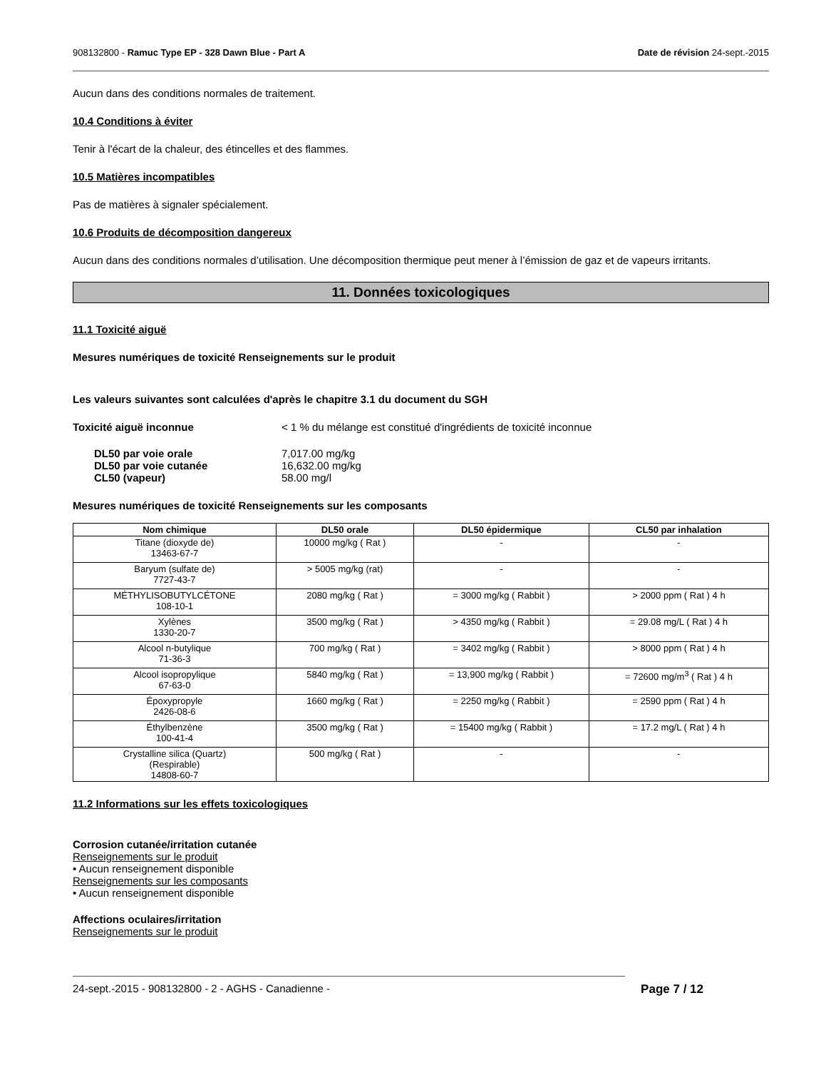908132800 - Ramuc Type EP - 328 Dawn Blue - Part A Date de révision 24-sept.-2015
Aucun dans des conditions normales de traitement.
10.4 Conditions à éviter
Tenir à l'écart de la chaleur, des étincelles et des flammes.
10.5 Matières incompatibles
Pas de matières à signaler spécialement.
10.6 Produits de décomposition dangereux
Aucun dans des conditions normales d’utilisation. Une décomposition thermique peut mener à l’émission de gaz et de vapeurs irritants.
11. Données toxicologiques
11.1 Toxicité aiguë
Mesures numériques de toxicité Renseignements sur le produit
Les valeurs suivantes sont calculées d'après le chapitre 3.1 du document du SGH
Toxicité aiguë inconnue < 1 % du mélange est constitué d'ingrédients de toxicité inconnue
DL50 par voie orale 7,017.00 mg/kg
DL50 par voie cutanée 16,632.00 mg/kg
CL50 (vapeur) 58.00 mg/l
Mesures numériques de toxicité Renseignements sur les composants
| Nom chimique | DL50 orale | DL50 épidermique | CL50 par inhalation |
| --- | --- | --- | --- |
| Titane (dioxyde de) 13463-67-7 | 10000 mg/kg ( Rat ) | - | - |
| Baryum (sulfate de) 7727-43-7 | > 5005 mg/kg (rat) | - | - |
| MÉTHYLISOBUTYLCÉTONE 108-10-1 | 2080 mg/kg ( Rat ) | = 3000 mg/kg ( Rabbit ) | > 2000 ppm ( Rat ) 4 h |
| Xylènes 1330-20-7 | 3500 mg/kg ( Rat ) | > 4350 mg/kg ( Rabbit ) | = 29.08 mg/L ( Rat ) 4 h |
| Alcool n-butylique 71-36-3 | 700 mg/kg ( Rat ) | = 3402 mg/kg ( Rabbit ) | > 8000 ppm ( Rat ) 4 h |
| Alcool isopropylique 67-63-0 | 5840 mg/kg ( Rat ) | = 13,900 mg/kg ( Rabbit ) | = 72600 mg/m<sup>3</sup> ( Rat ) 4 h |
| Époxypropyle 2426-08-6 | 1660 mg/kg ( Rat ) | = 2250 mg/kg ( Rabbit ) | = 2590 ppm ( Rat ) 4 h |
| Éthylbenzène 100-41-4 | 3500 mg/kg ( Rat ) | = 15400 mg/kg ( Rabbit ) | = 17.2 mg/L ( Rat ) 4 h |
| Crystalline silica (Quartz) (Respirable) 14808-60-7 | 500 mg/kg ( Rat ) | - | - |
11.2 Informations sur les effets toxicologiques
Corrosion cutanée/irritation cutanée
Renseignements sur le produit
• Aucun renseignement disponible
Renseignements sur les composants
• Aucun renseignement disponible
Affections oculaires/irritation
Renseignements sur le produit
24-sept.-2015 - 908132800 - 2 - AGHS - Canadienne - Page 7 / 12